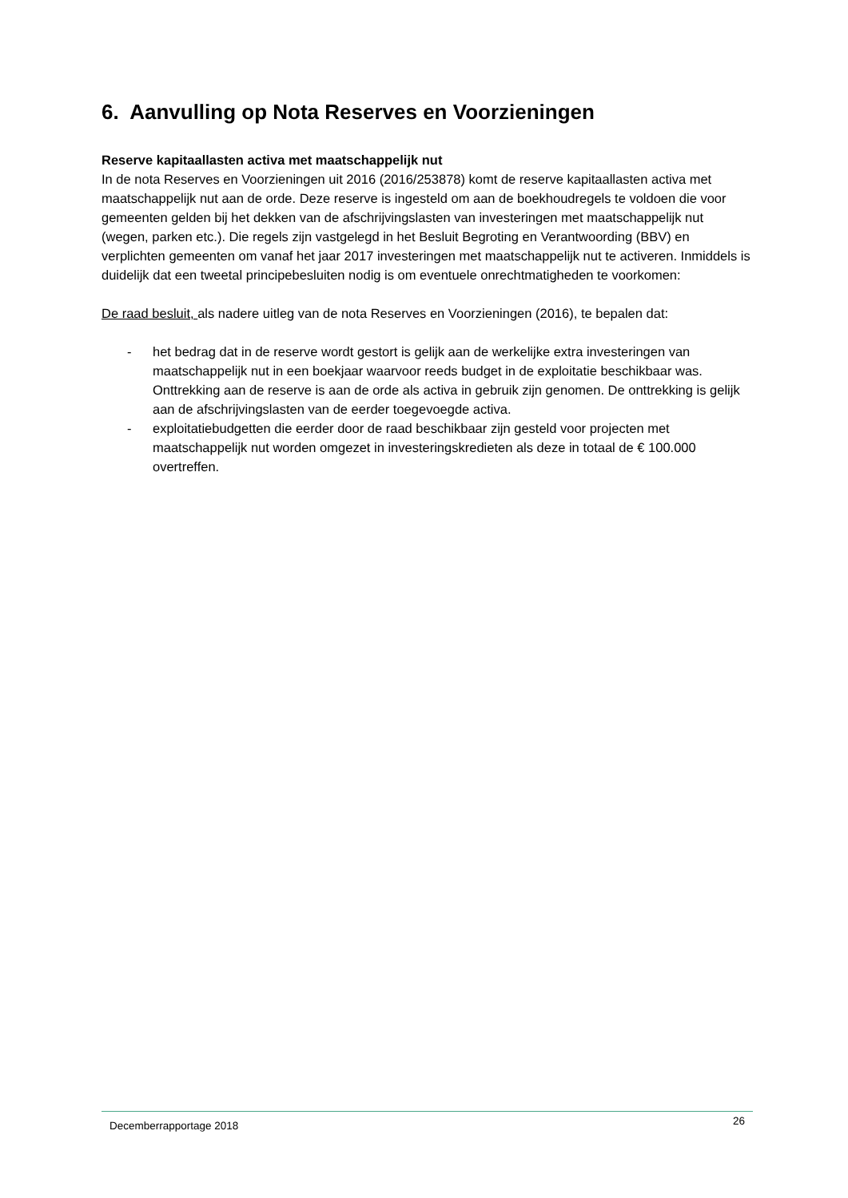6. Aanvulling op Nota Reserves en Voorzieningen
Reserve kapitaallasten activa met maatschappelijk nut
In de nota Reserves en Voorzieningen uit 2016 (2016/253878) komt de reserve kapitaallasten activa met maatschappelijk nut aan de orde. Deze reserve is ingesteld om aan de boekhoudregels te voldoen die voor gemeenten gelden bij het dekken van de afschrijvingslasten van investeringen met maatschappelijk nut (wegen, parken etc.). Die regels zijn vastgelegd in het Besluit Begroting en Verantwoording (BBV) en verplichten gemeenten om vanaf het jaar 2017 investeringen met maatschappelijk nut te activeren. Inmiddels is duidelijk dat een tweetal principebesluiten nodig is om eventuele onrechtmatigheden te voorkomen:
De raad besluit, als nadere uitleg van de nota Reserves en Voorzieningen (2016), te bepalen dat:
- het bedrag dat in de reserve wordt gestort is gelijk aan de werkelijke extra investeringen van maatschappelijk nut in een boekjaar waarvoor reeds budget in de exploitatie beschikbaar was. Onttrekking aan de reserve is aan de orde als activa in gebruik zijn genomen. De onttrekking is gelijk aan de afschrijvingslasten van de eerder toegevoegde activa.
- exploitatiebudgetten die eerder door de raad beschikbaar zijn gesteld voor projecten met maatschappelijk nut worden omgezet in investeringskredieten als deze in totaal de € 100.000 overtreffen.
Decemberrapportage 2018 26